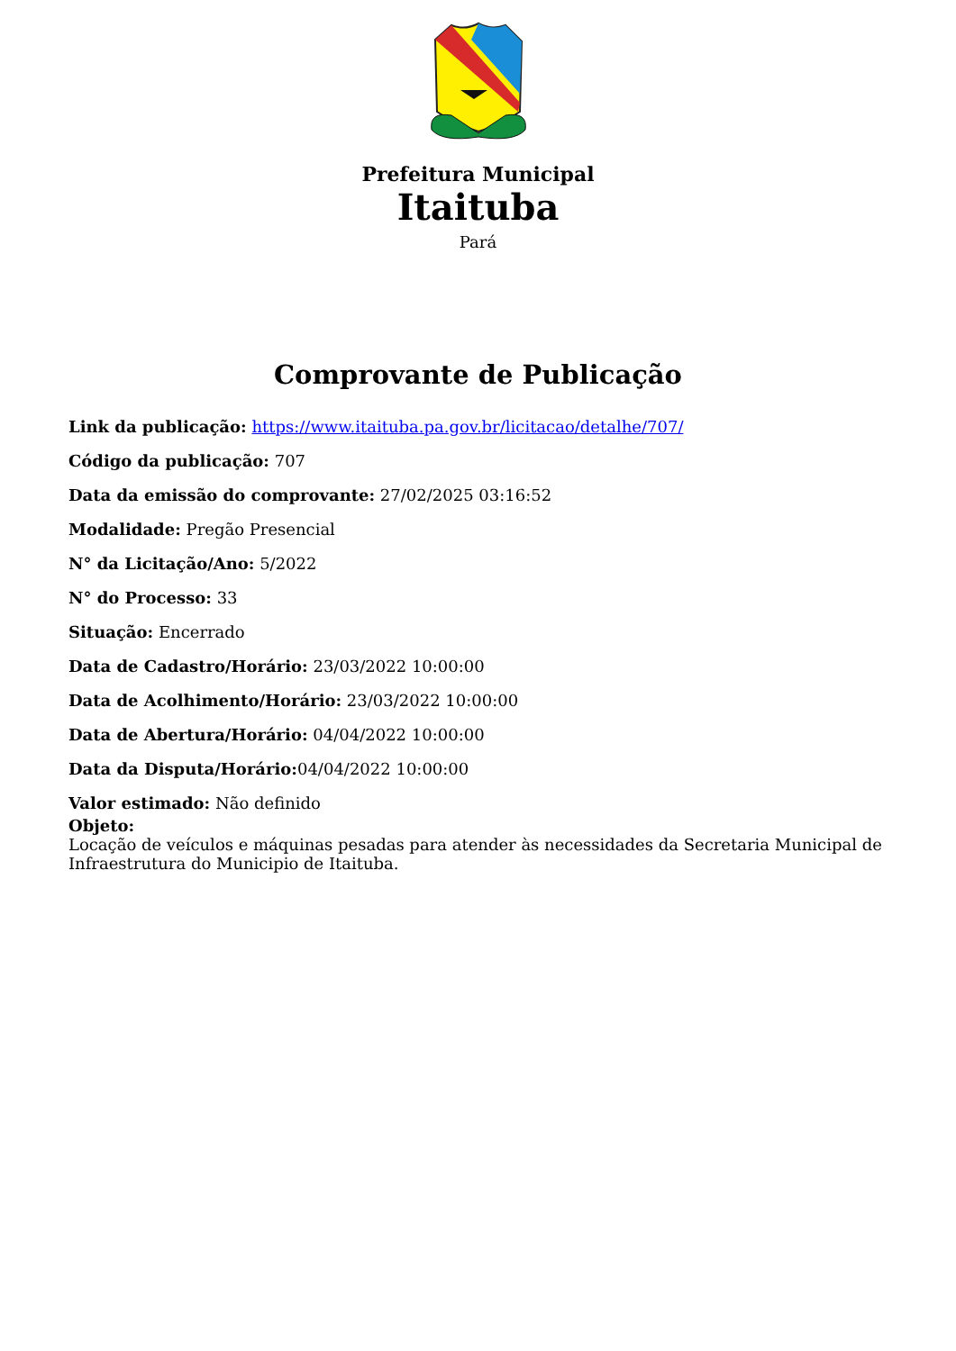Prefeitura Municipal
Itaituba
Pará
Comprovante de Publicação
Link da publicação: https://www.itaituba.pa.gov.br/licitacao/detalhe/707/
Código da publicação: 707
Data da emissão do comprovante: 27/02/2025 03:16:52
Modalidade: Pregão Presencial
N° da Licitação/Ano: 5/2022
N° do Processo: 33
Situação: Encerrado
Data de Cadastro/Horário: 23/03/2022 10:00:00
Data de Acolhimento/Horário: 23/03/2022 10:00:00
Data de Abertura/Horário: 04/04/2022 10:00:00
Data da Disputa/Horário: 04/04/2022 10:00:00
Valor estimado: Não definido
Objeto:
Locação de veículos e máquinas pesadas para atender às necessidades da Secretaria Municipal de Infraestrutura do Municipio de Itaituba.